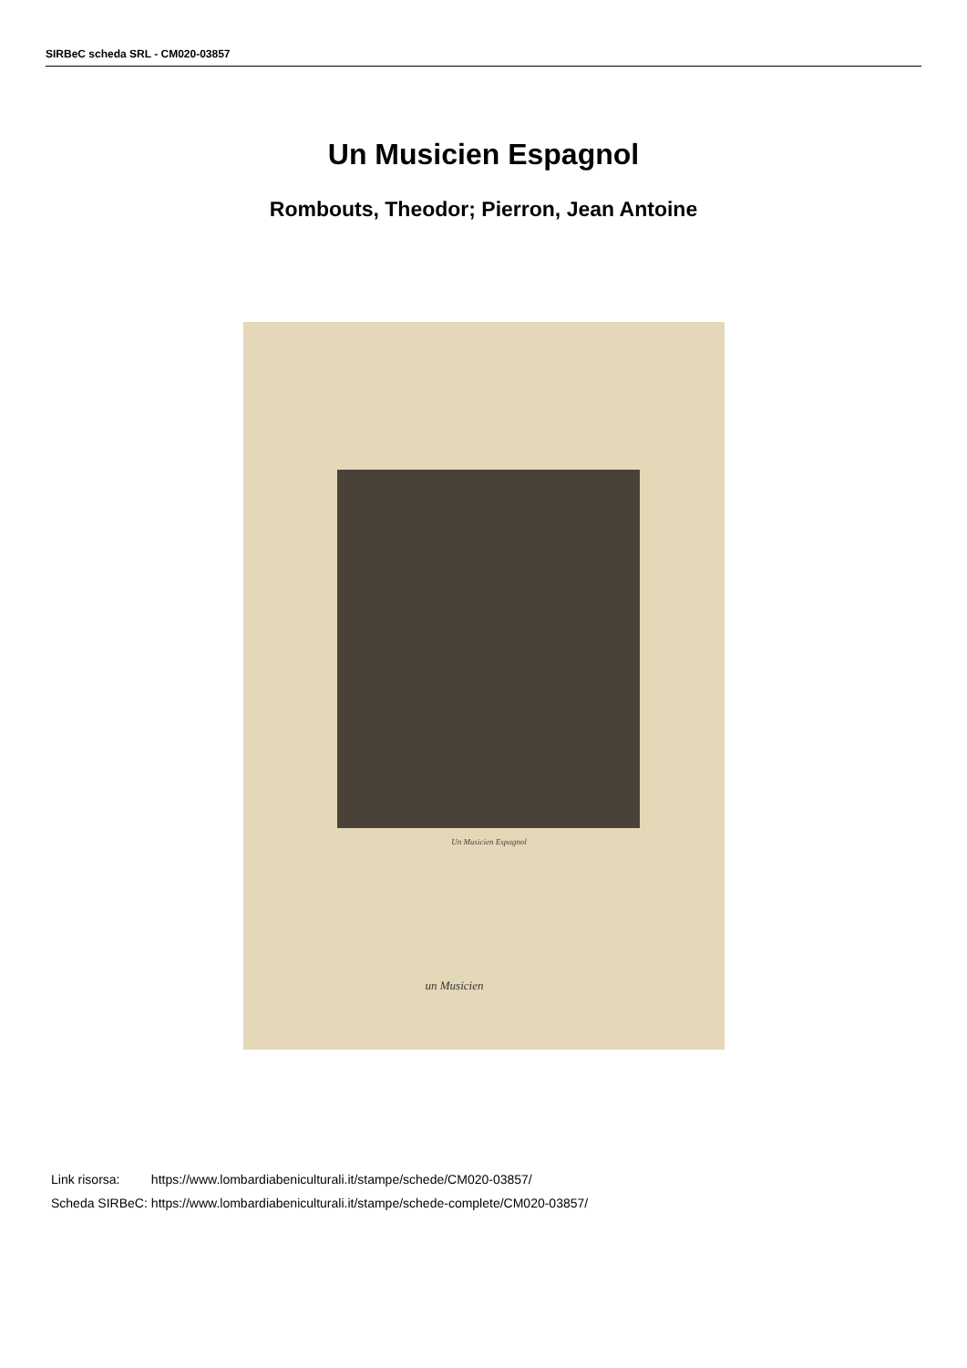SIRBeC scheda SRL - CM020-03857
Un Musicien Espagnol
Rombouts, Theodor; Pierron, Jean Antoine
Un Musicien Espagnol
un Musicien
| Link risorsa: | https://www.lombardiabeniculturali.it/stampe/schede/CM020-03857/ |
| Scheda SIRBeC: | https://www.lombardiabeniculturali.it/stampe/schede-complete/CM020-03857/ |